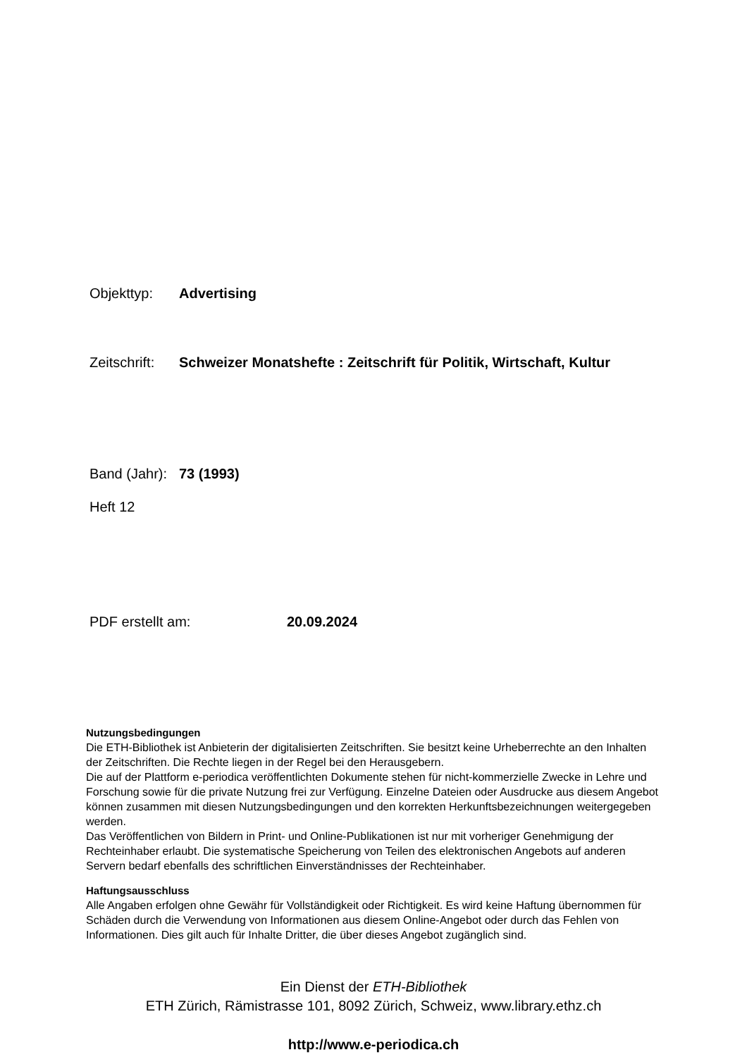Objekttyp: Advertising
Zeitschrift: Schweizer Monatshefte : Zeitschrift für Politik, Wirtschaft, Kultur
Band (Jahr): 73 (1993)
Heft 12
PDF erstellt am: 20.09.2024
Nutzungsbedingungen
Die ETH-Bibliothek ist Anbieterin der digitalisierten Zeitschriften. Sie besitzt keine Urheberrechte an den Inhalten der Zeitschriften. Die Rechte liegen in der Regel bei den Herausgebern.
Die auf der Plattform e-periodica veröffentlichten Dokumente stehen für nicht-kommerzielle Zwecke in Lehre und Forschung sowie für die private Nutzung frei zur Verfügung. Einzelne Dateien oder Ausdrucke aus diesem Angebot können zusammen mit diesen Nutzungsbedingungen und den korrekten Herkunftsbezeichnungen weitergegeben werden.
Das Veröffentlichen von Bildern in Print- und Online-Publikationen ist nur mit vorheriger Genehmigung der Rechteinhaber erlaubt. Die systematische Speicherung von Teilen des elektronischen Angebots auf anderen Servern bedarf ebenfalls des schriftlichen Einverständnisses der Rechteinhaber.
Haftungsausschluss
Alle Angaben erfolgen ohne Gewähr für Vollständigkeit oder Richtigkeit. Es wird keine Haftung übernommen für Schäden durch die Verwendung von Informationen aus diesem Online-Angebot oder durch das Fehlen von Informationen. Dies gilt auch für Inhalte Dritter, die über dieses Angebot zugänglich sind.
Ein Dienst der ETH-Bibliothek
ETH Zürich, Rämistrasse 101, 8092 Zürich, Schweiz, www.library.ethz.ch
http://www.e-periodica.ch